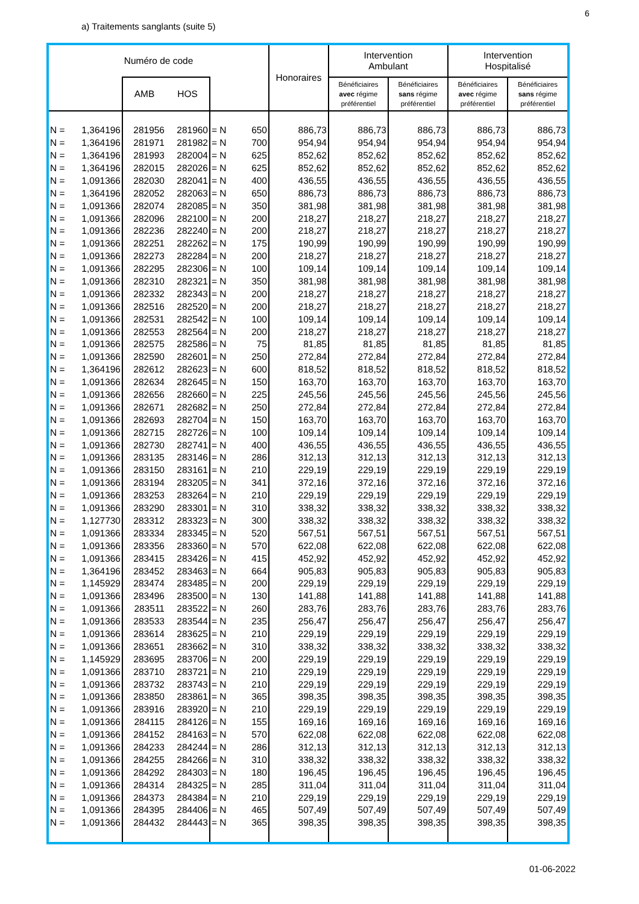6
a) Traitements sanglants (suite 5)
| Numéro de code | | | | | | Honoraires | Intervention Ambulant | | Intervention Hospitalisé | |
| --- | --- | --- | --- | --- | --- | --- | --- | --- | --- | --- |
| | | AMB | HOS | | | | Bénéficiaires avec régime préférentiel | Bénéficiaires sans régime préférentiel | Bénéficiaires avec régime préférentiel | Bénéficiaires sans régime préférentiel |
| N = | 1,364196 | 281956 | 281960 | = N | 650 | 886,73 | 886,73 | 886,73 | 886,73 | 886,73 |
| N = | 1,364196 | 281971 | 281982 | = N | 700 | 954,94 | 954,94 | 954,94 | 954,94 | 954,94 |
| N = | 1,364196 | 281993 | 282004 | = N | 625 | 852,62 | 852,62 | 852,62 | 852,62 | 852,62 |
| N = | 1,364196 | 282015 | 282026 | = N | 625 | 852,62 | 852,62 | 852,62 | 852,62 | 852,62 |
| N = | 1,091366 | 282030 | 282041 | = N | 400 | 436,55 | 436,55 | 436,55 | 436,55 | 436,55 |
| N = | 1,364196 | 282052 | 282063 | = N | 650 | 886,73 | 886,73 | 886,73 | 886,73 | 886,73 |
| N = | 1,091366 | 282074 | 282085 | = N | 350 | 381,98 | 381,98 | 381,98 | 381,98 | 381,98 |
| N = | 1,091366 | 282096 | 282100 | = N | 200 | 218,27 | 218,27 | 218,27 | 218,27 | 218,27 |
| N = | 1,091366 | 282236 | 282240 | = N | 200 | 218,27 | 218,27 | 218,27 | 218,27 | 218,27 |
| N = | 1,091366 | 282251 | 282262 | = N | 175 | 190,99 | 190,99 | 190,99 | 190,99 | 190,99 |
| N = | 1,091366 | 282273 | 282284 | = N | 200 | 218,27 | 218,27 | 218,27 | 218,27 | 218,27 |
| N = | 1,091366 | 282295 | 282306 | = N | 100 | 109,14 | 109,14 | 109,14 | 109,14 | 109,14 |
| N = | 1,091366 | 282310 | 282321 | = N | 350 | 381,98 | 381,98 | 381,98 | 381,98 | 381,98 |
| N = | 1,091366 | 282332 | 282343 | = N | 200 | 218,27 | 218,27 | 218,27 | 218,27 | 218,27 |
| N = | 1,091366 | 282516 | 282520 | = N | 200 | 218,27 | 218,27 | 218,27 | 218,27 | 218,27 |
| N = | 1,091366 | 282531 | 282542 | = N | 100 | 109,14 | 109,14 | 109,14 | 109,14 | 109,14 |
| N = | 1,091366 | 282553 | 282564 | = N | 200 | 218,27 | 218,27 | 218,27 | 218,27 | 218,27 |
| N = | 1,091366 | 282575 | 282586 | = N | 75 | 81,85 | 81,85 | 81,85 | 81,85 | 81,85 |
| N = | 1,091366 | 282590 | 282601 | = N | 250 | 272,84 | 272,84 | 272,84 | 272,84 | 272,84 |
| N = | 1,364196 | 282612 | 282623 | = N | 600 | 818,52 | 818,52 | 818,52 | 818,52 | 818,52 |
| N = | 1,091366 | 282634 | 282645 | = N | 150 | 163,70 | 163,70 | 163,70 | 163,70 | 163,70 |
| N = | 1,091366 | 282656 | 282660 | = N | 225 | 245,56 | 245,56 | 245,56 | 245,56 | 245,56 |
| N = | 1,091366 | 282671 | 282682 | = N | 250 | 272,84 | 272,84 | 272,84 | 272,84 | 272,84 |
| N = | 1,091366 | 282693 | 282704 | = N | 150 | 163,70 | 163,70 | 163,70 | 163,70 | 163,70 |
| N = | 1,091366 | 282715 | 282726 | = N | 100 | 109,14 | 109,14 | 109,14 | 109,14 | 109,14 |
| N = | 1,091366 | 282730 | 282741 | = N | 400 | 436,55 | 436,55 | 436,55 | 436,55 | 436,55 |
| N = | 1,091366 | 283135 | 283146 | = N | 286 | 312,13 | 312,13 | 312,13 | 312,13 | 312,13 |
| N = | 1,091366 | 283150 | 283161 | = N | 210 | 229,19 | 229,19 | 229,19 | 229,19 | 229,19 |
| N = | 1,091366 | 283194 | 283205 | = N | 341 | 372,16 | 372,16 | 372,16 | 372,16 | 372,16 |
| N = | 1,091366 | 283253 | 283264 | = N | 210 | 229,19 | 229,19 | 229,19 | 229,19 | 229,19 |
| N = | 1,091366 | 283290 | 283301 | = N | 310 | 338,32 | 338,32 | 338,32 | 338,32 | 338,32 |
| N = | 1,127730 | 283312 | 283323 | = N | 300 | 338,32 | 338,32 | 338,32 | 338,32 | 338,32 |
| N = | 1,091366 | 283334 | 283345 | = N | 520 | 567,51 | 567,51 | 567,51 | 567,51 | 567,51 |
| N = | 1,091366 | 283356 | 283360 | = N | 570 | 622,08 | 622,08 | 622,08 | 622,08 | 622,08 |
| N = | 1,091366 | 283415 | 283426 | = N | 415 | 452,92 | 452,92 | 452,92 | 452,92 | 452,92 |
| N = | 1,364196 | 283452 | 283463 | = N | 664 | 905,83 | 905,83 | 905,83 | 905,83 | 905,83 |
| N = | 1,145929 | 283474 | 283485 | = N | 200 | 229,19 | 229,19 | 229,19 | 229,19 | 229,19 |
| N = | 1,091366 | 283496 | 283500 | = N | 130 | 141,88 | 141,88 | 141,88 | 141,88 | 141,88 |
| N = | 1,091366 | 283511 | 283522 | = N | 260 | 283,76 | 283,76 | 283,76 | 283,76 | 283,76 |
| N = | 1,091366 | 283533 | 283544 | = N | 235 | 256,47 | 256,47 | 256,47 | 256,47 | 256,47 |
| N = | 1,091366 | 283614 | 283625 | = N | 210 | 229,19 | 229,19 | 229,19 | 229,19 | 229,19 |
| N = | 1,091366 | 283651 | 283662 | = N | 310 | 338,32 | 338,32 | 338,32 | 338,32 | 338,32 |
| N = | 1,145929 | 283695 | 283706 | = N | 200 | 229,19 | 229,19 | 229,19 | 229,19 | 229,19 |
| N = | 1,091366 | 283710 | 283721 | = N | 210 | 229,19 | 229,19 | 229,19 | 229,19 | 229,19 |
| N = | 1,091366 | 283732 | 283743 | = N | 210 | 229,19 | 229,19 | 229,19 | 229,19 | 229,19 |
| N = | 1,091366 | 283850 | 283861 | = N | 365 | 398,35 | 398,35 | 398,35 | 398,35 | 398,35 |
| N = | 1,091366 | 283916 | 283920 | = N | 210 | 229,19 | 229,19 | 229,19 | 229,19 | 229,19 |
| N = | 1,091366 | 284115 | 284126 | = N | 155 | 169,16 | 169,16 | 169,16 | 169,16 | 169,16 |
| N = | 1,091366 | 284152 | 284163 | = N | 570 | 622,08 | 622,08 | 622,08 | 622,08 | 622,08 |
| N = | 1,091366 | 284233 | 284244 | = N | 286 | 312,13 | 312,13 | 312,13 | 312,13 | 312,13 |
| N = | 1,091366 | 284255 | 284266 | = N | 310 | 338,32 | 338,32 | 338,32 | 338,32 | 338,32 |
| N = | 1,091366 | 284292 | 284303 | = N | 180 | 196,45 | 196,45 | 196,45 | 196,45 | 196,45 |
| N = | 1,091366 | 284314 | 284325 | = N | 285 | 311,04 | 311,04 | 311,04 | 311,04 | 311,04 |
| N = | 1,091366 | 284373 | 284384 | = N | 210 | 229,19 | 229,19 | 229,19 | 229,19 | 229,19 |
| N = | 1,091366 | 284395 | 284406 | = N | 465 | 507,49 | 507,49 | 507,49 | 507,49 | 507,49 |
| N = | 1,091366 | 284432 | 284443 | = N | 365 | 398,35 | 398,35 | 398,35 | 398,35 | 398,35 |
01-06-2022